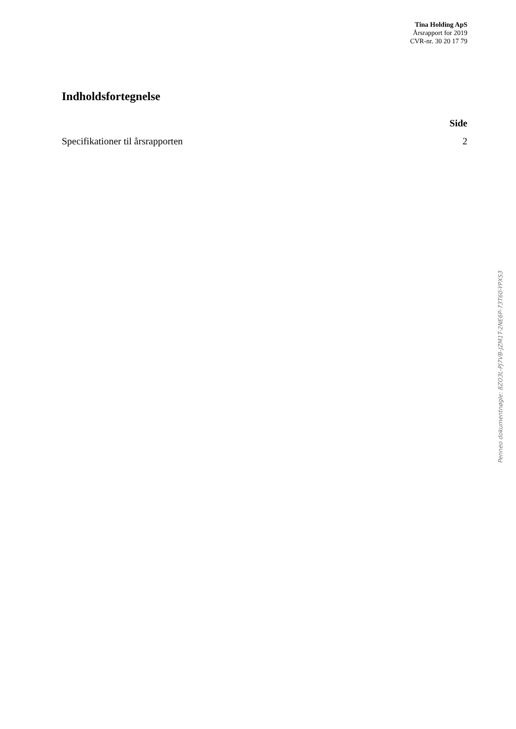Tina Holding ApS
Årsrapport for 2019
CVR-nr. 30 20 17 79
Indholdsfortegnelse
Side
Specifikationer til årsrapporten 2
Penneo dokumentnøgle: 8ZO3L-PJ7VB-JZM1T-2NE6P-73T60-YPXS3